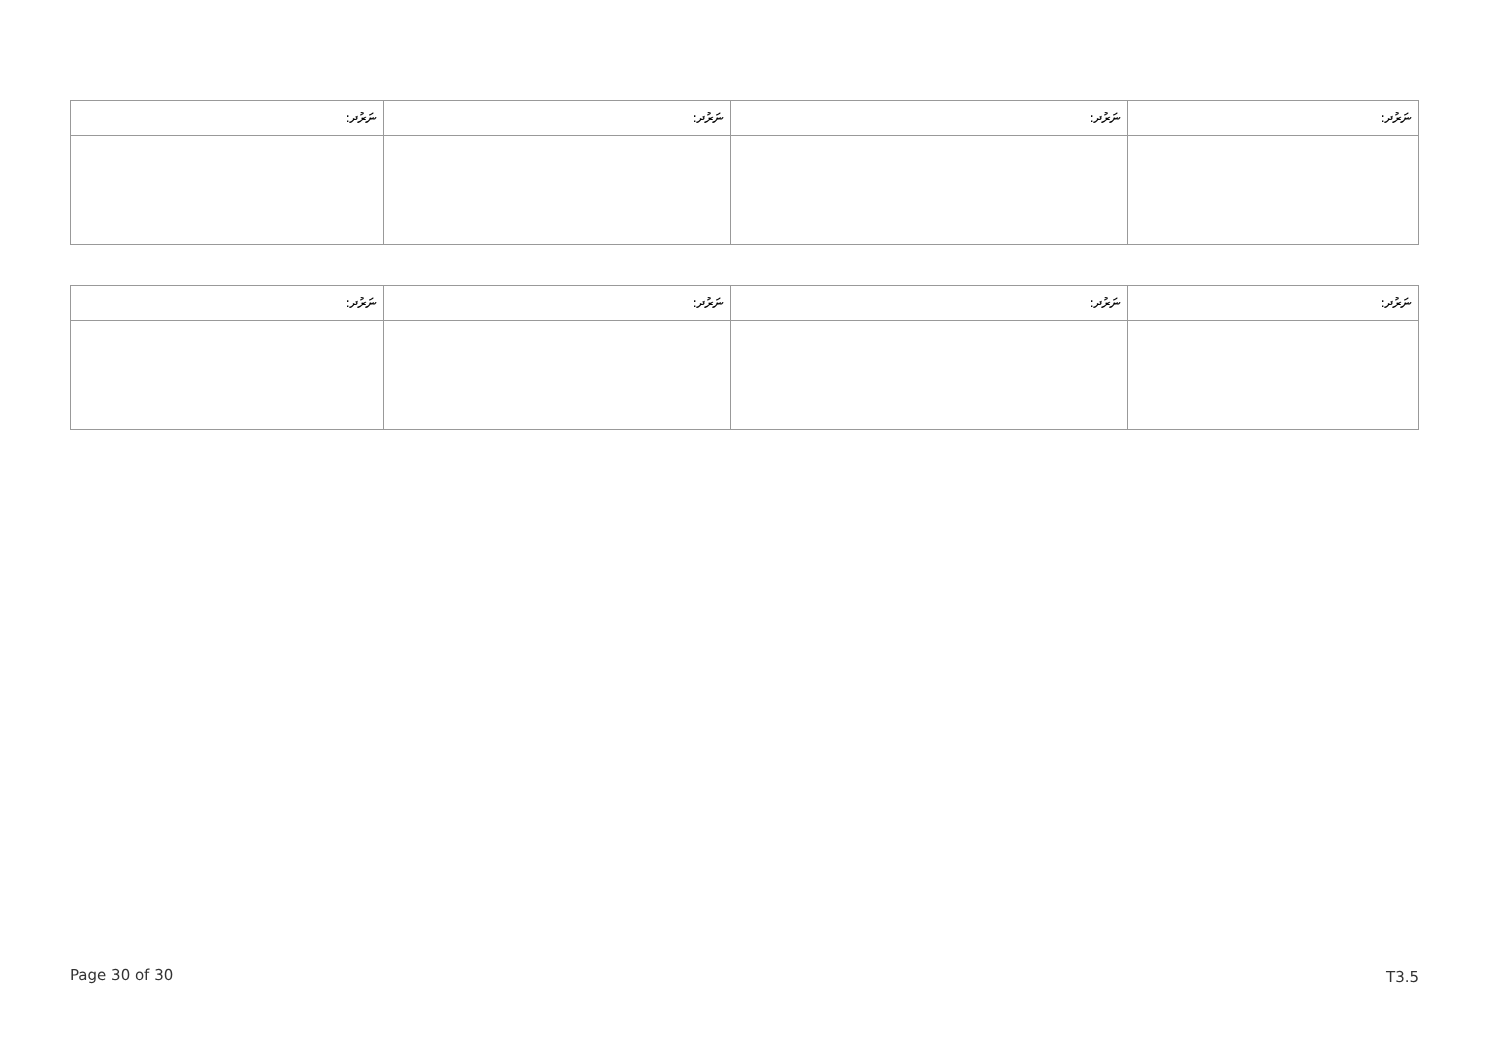| ނަރުދ: | ނަރުދ: | ނަރުދ: | ނަރުދ: |
| --- | --- | --- | --- |
| ނަރުދ: | ނަރުދ: | ނަރުދ: | ނަރުދ: |
| --- | --- | --- | --- |
Page 30 of 30 T3.5